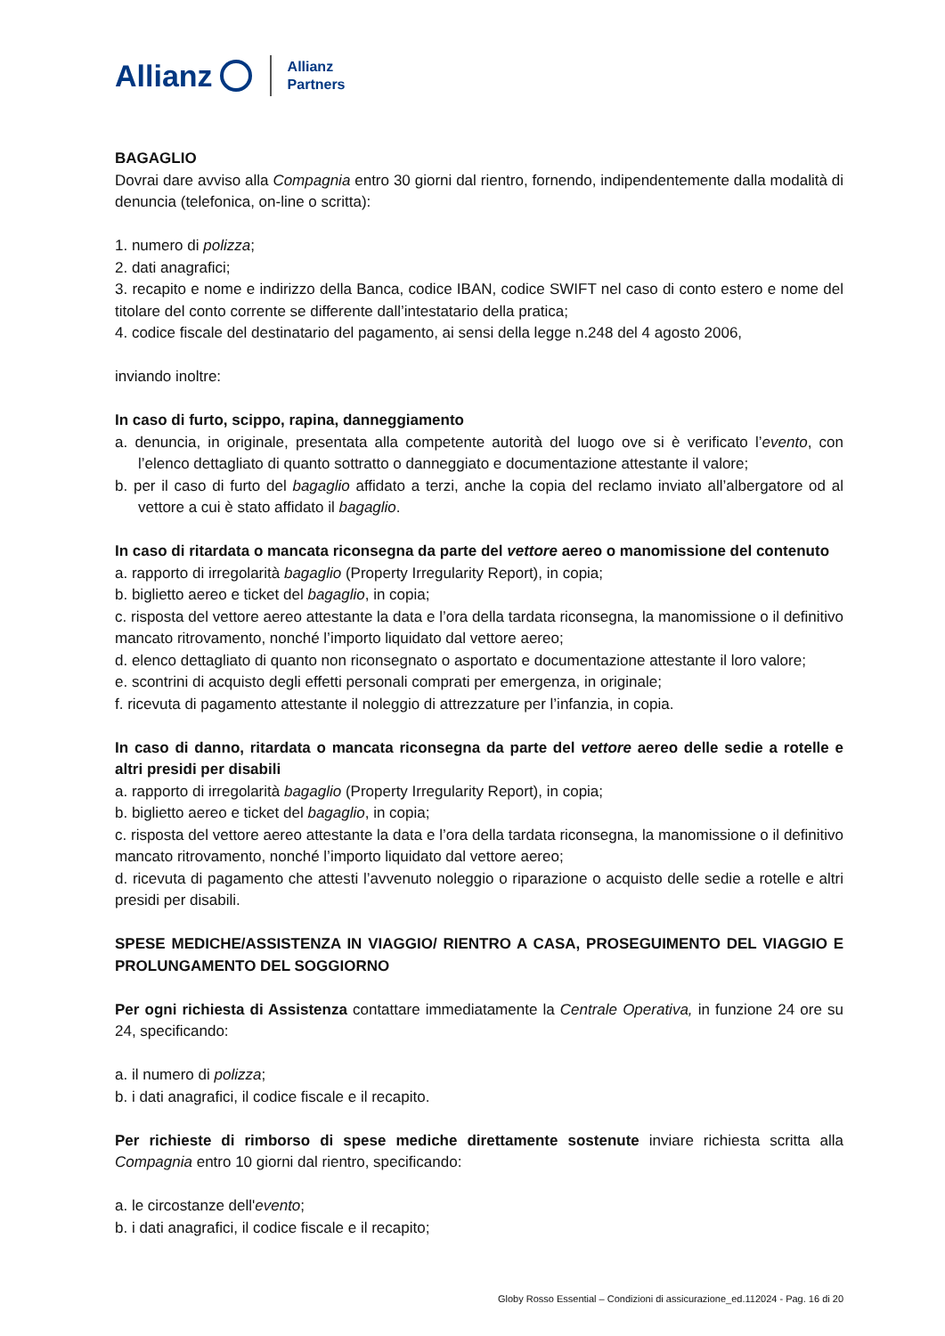Allianz Allianz
Partners
BAGAGLIO
Dovrai dare avviso alla Compagnia entro 30 giorni dal rientro, fornendo, indipendentemente dalla modalità di denuncia (telefonica, on-line o scritta):
1. numero di polizza;
2. dati anagrafici;
3. recapito e nome e indirizzo della Banca, codice IBAN, codice SWIFT nel caso di conto estero e nome del titolare del conto corrente se differente dall’intestatario della pratica;
4. codice fiscale del destinatario del pagamento, ai sensi della legge n.248 del 4 agosto 2006,
inviando inoltre:
In caso di furto, scippo, rapina, danneggiamento
a. denuncia, in originale, presentata alla competente autorità del luogo ove si è verificato l’evento, con l’elenco dettagliato di quanto sottratto o danneggiato e documentazione attestante il valore;
b. per il caso di furto del bagaglio affidato a terzi, anche la copia del reclamo inviato all’albergatore od al vettore a cui è stato affidato il bagaglio.
In caso di ritardata o mancata riconsegna da parte del vettore aereo o manomissione del contenuto
a. rapporto di irregolarità bagaglio (Property Irregularity Report), in copia;
b. biglietto aereo e ticket del bagaglio, in copia;
c. risposta del vettore aereo attestante la data e l’ora della tardata riconsegna, la manomissione o il definitivo mancato ritrovamento, nonché l’importo liquidato dal vettore aereo;
d. elenco dettagliato di quanto non riconsegnato o asportato e documentazione attestante il loro valore;
e. scontrini di acquisto degli effetti personali comprati per emergenza, in originale;
f. ricevuta di pagamento attestante il noleggio di attrezzature per l’infanzia, in copia.
In caso di danno, ritardata o mancata riconsegna da parte del vettore aereo delle sedie a rotelle e altri presidi per disabili
a. rapporto di irregolarità bagaglio (Property Irregularity Report), in copia;
b. biglietto aereo e ticket del bagaglio, in copia;
c. risposta del vettore aereo attestante la data e l’ora della tardata riconsegna, la manomissione o il definitivo mancato ritrovamento, nonché l’importo liquidato dal vettore aereo;
d. ricevuta di pagamento che attesti l’avvenuto noleggio o riparazione o acquisto delle sedie a rotelle e altri presidi per disabili.
SPESE MEDICHE/ASSISTENZA IN VIAGGIO/ RIENTRO A CASA, PROSEGUIMENTO DEL VIAGGIO E PROLUNGAMENTO DEL SOGGIORNO
Per ogni richiesta di Assistenza contattare immediatamente la Centrale Operativa, in funzione 24 ore su 24, specificando:
a. il numero di polizza;
b. i dati anagrafici, il codice fiscale e il recapito.
Per richieste di rimborso di spese mediche direttamente sostenute inviare richiesta scritta alla Compagnia entro 10 giorni dal rientro, specificando:
a. le circostanze dell'evento;
b. i dati anagrafici, il codice fiscale e il recapito;
Globy Rosso Essential – Condizioni di assicurazione_ed.112024 - Pag. 16 di 20